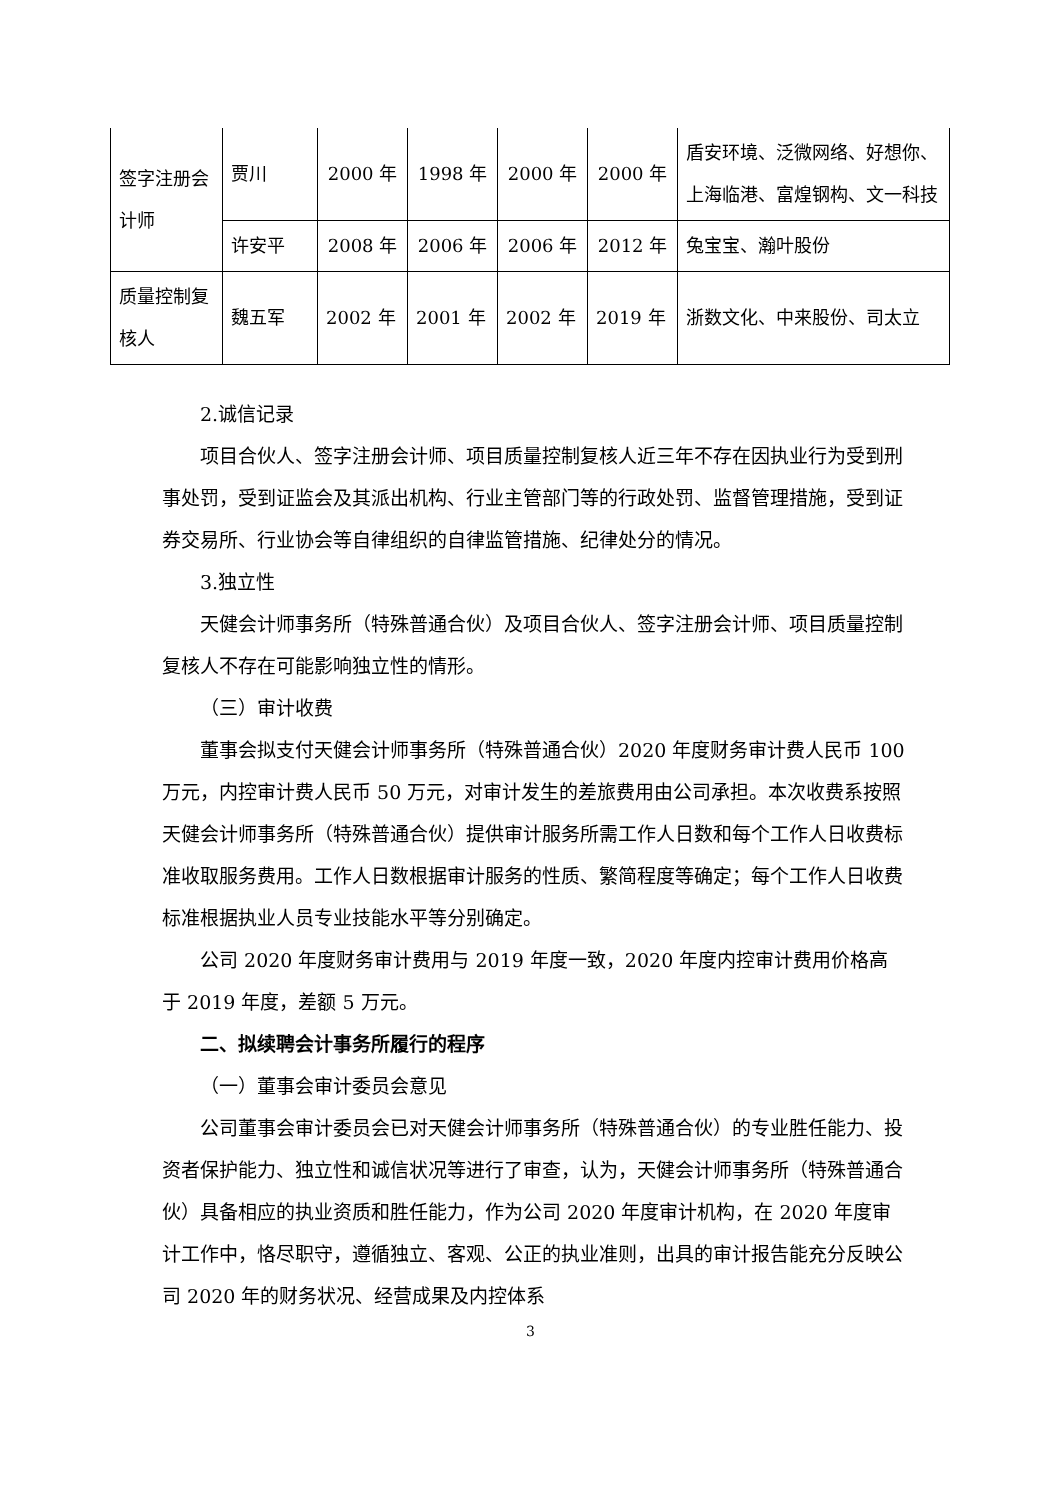| 签字注册会计师 | 贾川 | 2000 年 | 1998 年 | 2000 年 | 2000 年 | 盾安环境、泛微网络、好想你、上海临港、富煌钢构、文一科技 |
| | 许安平 | 2008 年 | 2006 年 | 2006 年 | 2012 年 | 兔宝宝、瀚叶股份 |
| 质量控制复核人 | 魏五军 | 2002 年 | 2001 年 | 2002 年 | 2019 年 | 浙数文化、中来股份、司太立 |
2.诚信记录
项目合伙人、签字注册会计师、项目质量控制复核人近三年不存在因执业行为受到刑事处罚，受到证监会及其派出机构、行业主管部门等的行政处罚、监督管理措施，受到证券交易所、行业协会等自律组织的自律监管措施、纪律处分的情况。
3.独立性
天健会计师事务所（特殊普通合伙）及项目合伙人、签字注册会计师、项目质量控制复核人不存在可能影响独立性的情形。
（三）审计收费
董事会拟支付天健会计师事务所（特殊普通合伙）2020 年度财务审计费人民币 100 万元，内控审计费人民币 50 万元，对审计发生的差旅费用由公司承担。本次收费系按照天健会计师事务所（特殊普通合伙）提供审计服务所需工作人日数和每个工作人日收费标准收取服务费用。工作人日数根据审计服务的性质、繁简程度等确定；每个工作人日收费标准根据执业人员专业技能水平等分别确定。
公司 2020 年度财务审计费用与 2019 年度一致，2020 年度内控审计费用价格高于 2019 年度，差额 5 万元。
二、拟续聘会计事务所履行的程序
（一）董事会审计委员会意见
公司董事会审计委员会已对天健会计师事务所（特殊普通合伙）的专业胜任能力、投资者保护能力、独立性和诚信状况等进行了审查，认为，天健会计师事务所（特殊普通合伙）具备相应的执业资质和胜任能力，作为公司 2020 年度审计机构，在 2020 年度审计工作中，恪尽职守，遵循独立、客观、公正的执业准则，出具的审计报告能充分反映公司 2020 年的财务状况、经营成果及内控体系
3